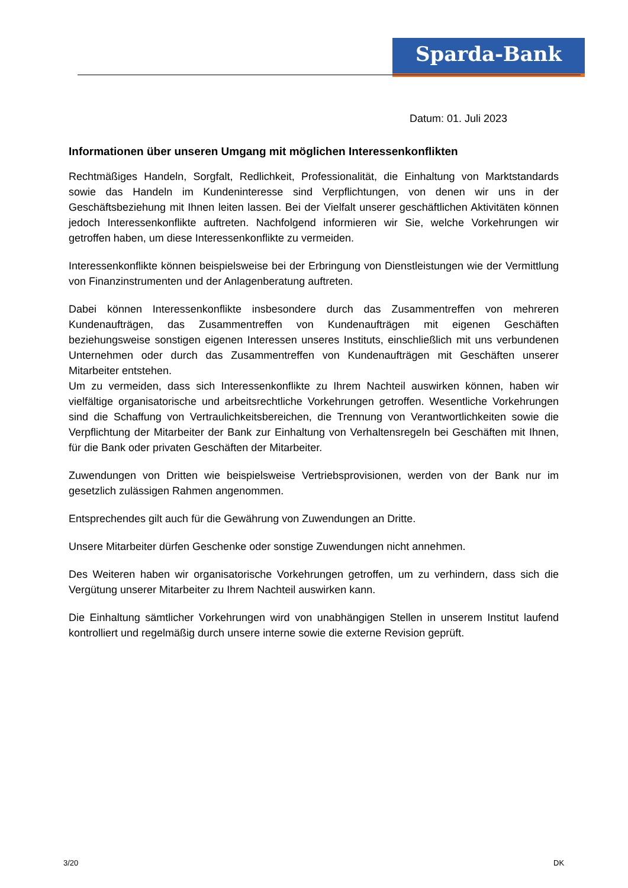Sparda-Bank
Datum: 01. Juli 2023
Informationen über unseren Umgang mit möglichen Interessenkonflikten
Rechtmäßiges Handeln, Sorgfalt, Redlichkeit, Professionalität, die Einhaltung von Marktstandards sowie das Handeln im Kundeninteresse sind Verpflichtungen, von denen wir uns in der Geschäftsbeziehung mit Ihnen leiten lassen. Bei der Vielfalt unserer geschäftlichen Aktivitäten können jedoch Interessenkonflikte auftreten. Nachfolgend informieren wir Sie, welche Vorkehrungen wir getroffen haben, um diese Interessenkonflikte zu vermeiden.
Interessenkonflikte können beispielsweise bei der Erbringung von Dienstleistungen wie der Vermittlung von Finanzinstrumenten und der Anlagenberatung auftreten.
Dabei können Interessenkonflikte insbesondere durch das Zusammentreffen von mehreren Kundenaufträgen, das Zusammentreffen von Kundenaufträgen mit eigenen Geschäften beziehungsweise sonstigen eigenen Interessen unseres Instituts, einschließlich mit uns verbundenen Unternehmen oder durch das Zusammentreffen von Kundenaufträgen mit Geschäften unserer Mitarbeiter entstehen.
Um zu vermeiden, dass sich Interessenkonflikte zu Ihrem Nachteil auswirken können, haben wir vielfältige organisatorische und arbeitsrechtliche Vorkehrungen getroffen. Wesentliche Vorkehrungen sind die Schaffung von Vertraulichkeitsbereichen, die Trennung von Verantwortlichkeiten sowie die Verpflichtung der Mitarbeiter der Bank zur Einhaltung von Verhaltensregeln bei Geschäften mit Ihnen, für die Bank oder privaten Geschäften der Mitarbeiter.
Zuwendungen von Dritten wie beispielsweise Vertriebsprovisionen, werden von der Bank nur im gesetzlich zulässigen Rahmen angenommen.
Entsprechendes gilt auch für die Gewährung von Zuwendungen an Dritte.
Unsere Mitarbeiter dürfen Geschenke oder sonstige Zuwendungen nicht annehmen.
Des Weiteren haben wir organisatorische Vorkehrungen getroffen, um zu verhindern, dass sich die Vergütung unserer Mitarbeiter zu Ihrem Nachteil auswirken kann.
Die Einhaltung sämtlicher Vorkehrungen wird von unabhängigen Stellen in unserem Institut laufend kontrolliert und regelmäßig durch unsere interne sowie die externe Revision geprüft.
3/20 DK